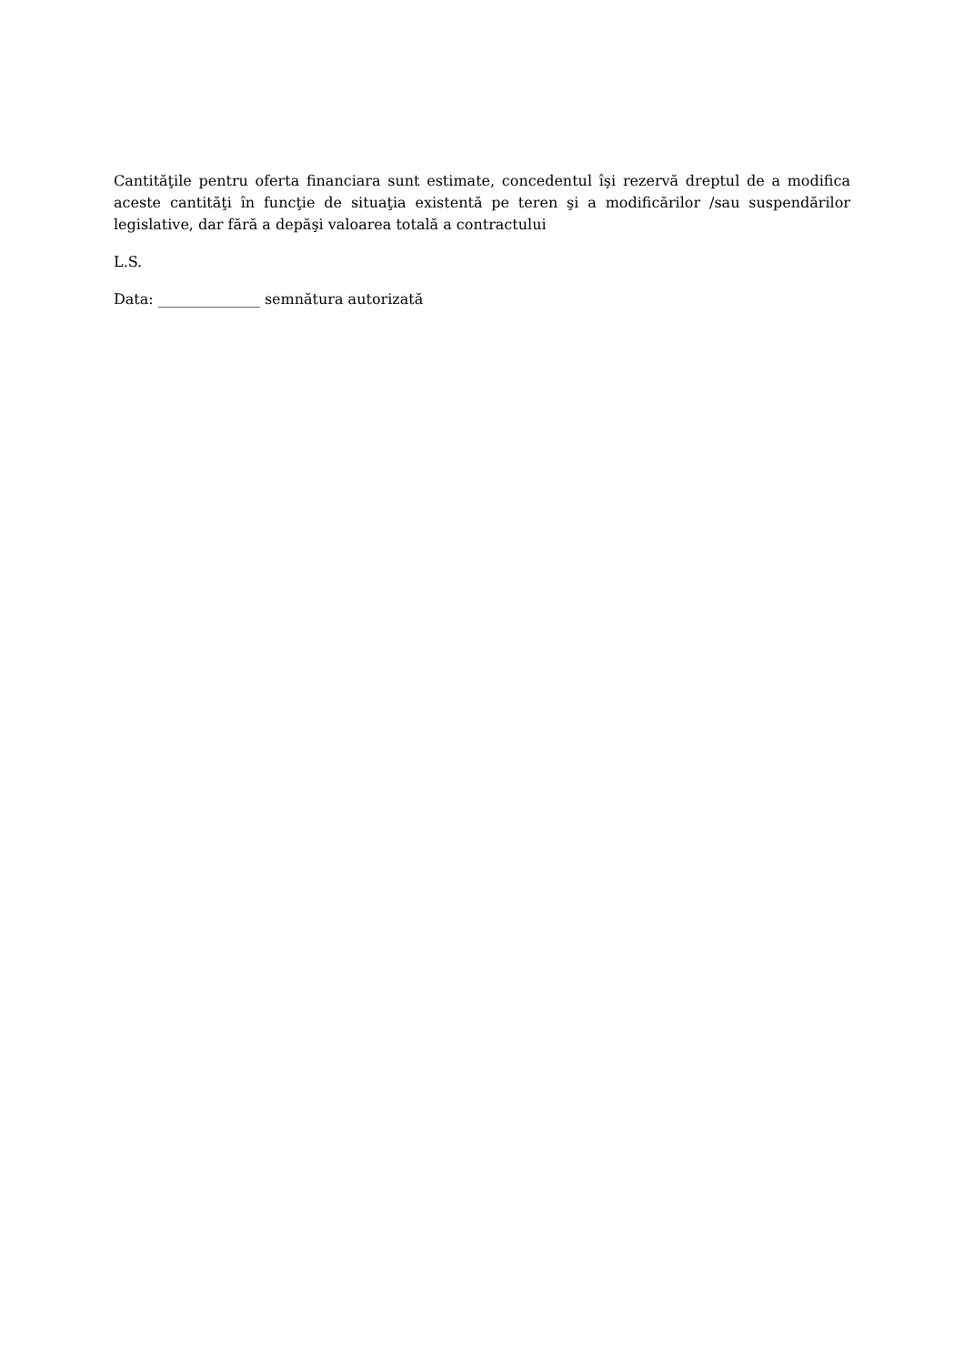Cantităţile pentru oferta financiara sunt estimate, concedentul îşi rezervă dreptul de a modifica aceste cantităţi în funcţie de situaţia existentă pe teren şi a modificărilor /sau suspendărilor legislative, dar fără a depăşi valoarea totală a contractului
L.S.
Data: ______________ semnătura autorizată